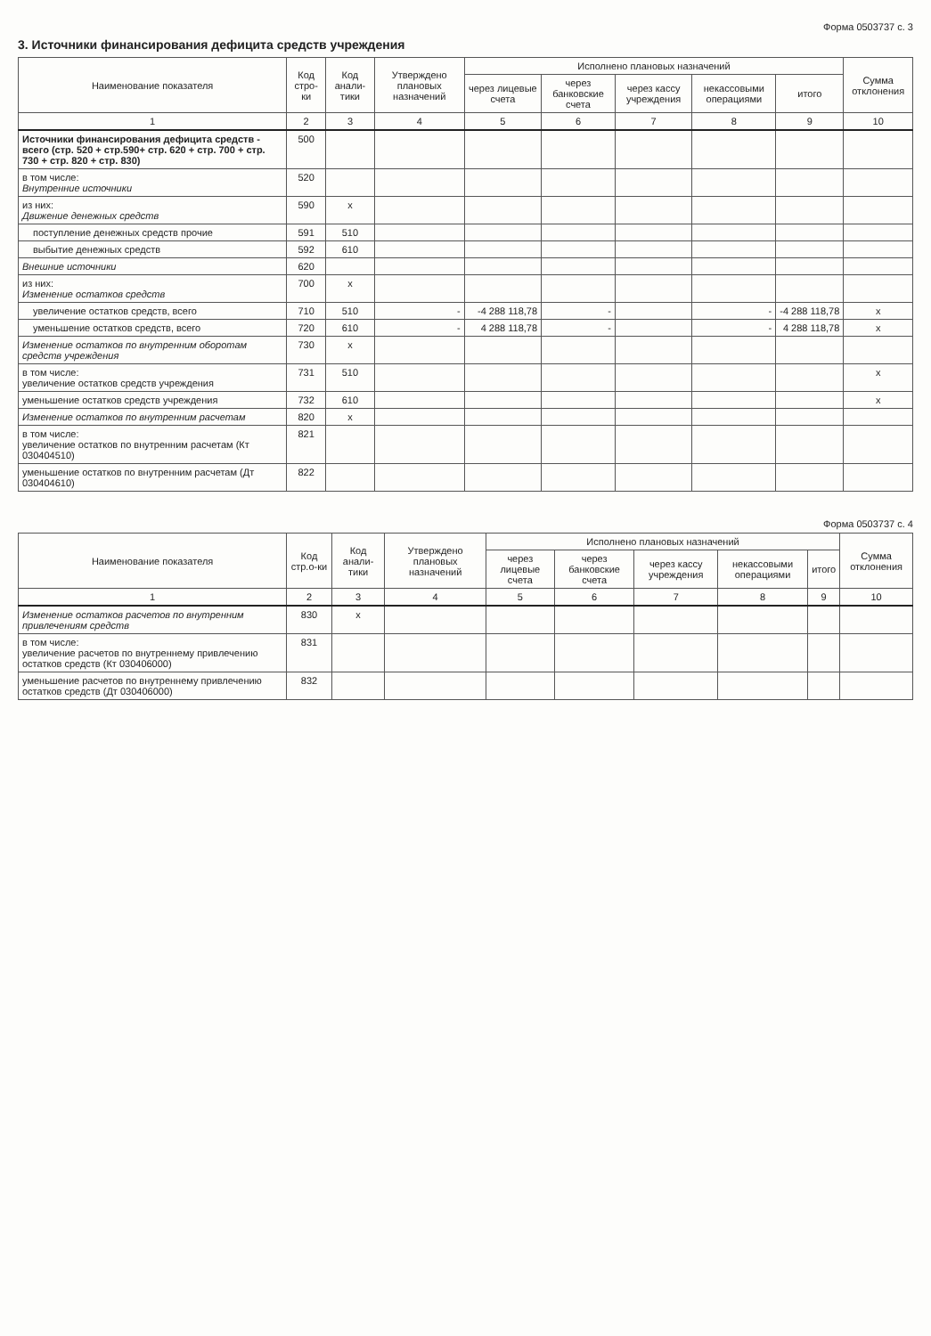Форма 0503737 с. 3
3. Источники финансирования дефицита средств учреждения
| Наименование показателя | Код стро-ки | Код анали-тики | Утверждено плановых назначений | Исполнено плановых назначений | | | | | Сумма отклонения |
| --- | --- | --- | --- | --- | --- | --- | --- | --- | --- |
| | | | | через лицевые счета | через банковские счета | через кассу учреждения | некассовыми операциями | итого | |
| 1 | 2 | 3 | 4 | 5 | 6 | 7 | 8 | 9 | 10 |
| Источники финансирования дефицита средств - всего (стр. 520 + стр.590+ стр. 620 + стр. 700 + стр. 730 + стр. 820 + стр. 830) | 500 | | | | | | | | |
| в том числе: Внутренние источники | 520 | | | | | | | | |
| из них: Движение денежных средств | 590 | x | | | | | | | |
| поступление денежных средств прочие | 591 | 510 | | | | | | | |
| выбытие денежных средств | 592 | 610 | | | | | | | |
| Внешние источники | 620 | | | | | | | | |
| из них: Изменение остатков средств | 700 | x | | | | | | | |
| увеличение остатков средств, всего | 710 | 510 | - | -4 288 118,78 | - | | - | -4 288 118,78 | x |
| уменьшение остатков средств, всего | 720 | 610 | - | 4 288 118,78 | - | | - | 4 288 118,78 | x |
| Изменение остатков по внутренним оборотам средств учреждения | 730 | x | | | | | | | |
| в том числе: увеличение остатков средств учреждения | 731 | 510 | | | | | | | x |
| уменьшение остатков средств учреждения | 732 | 610 | | | | | | | x |
| Изменение остатков по внутренним расчетам | 820 | x | | | | | | | |
| в том числе: увеличение остатков по внутренним расчетам (Кт 030404510) | 821 | | | | | | | | |
| уменьшение остатков по внутренним расчетам (Дт 030404610) | 822 | | | | | | | | |
Форма 0503737 с. 4
| Наименование показателя | Код стр.о-ки | Код анали-тики | Утверждено плановых назначений | Исполнено плановых назначений | | | | | Сумма отклонения |
| --- | --- | --- | --- | --- | --- | --- | --- | --- | --- |
| | | | | через лицевые счета | через банковские счета | через кассу учреждения | некассовыми операциями | итого | |
| 1 | 2 | 3 | 4 | 5 | 6 | 7 | 8 | 9 | 10 |
| Изменение остатков расчетов по внутренним привлечениям средств | 830 | x | | | | | | | |
| в том числе: увеличение расчетов по внутреннему привлечению остатков средств (Кт 030406000) | 831 | | | | | | | | |
| уменьшение расчетов по внутреннему привлечению остатков средств (Дт 030406000) | 832 | | | | | | | | |